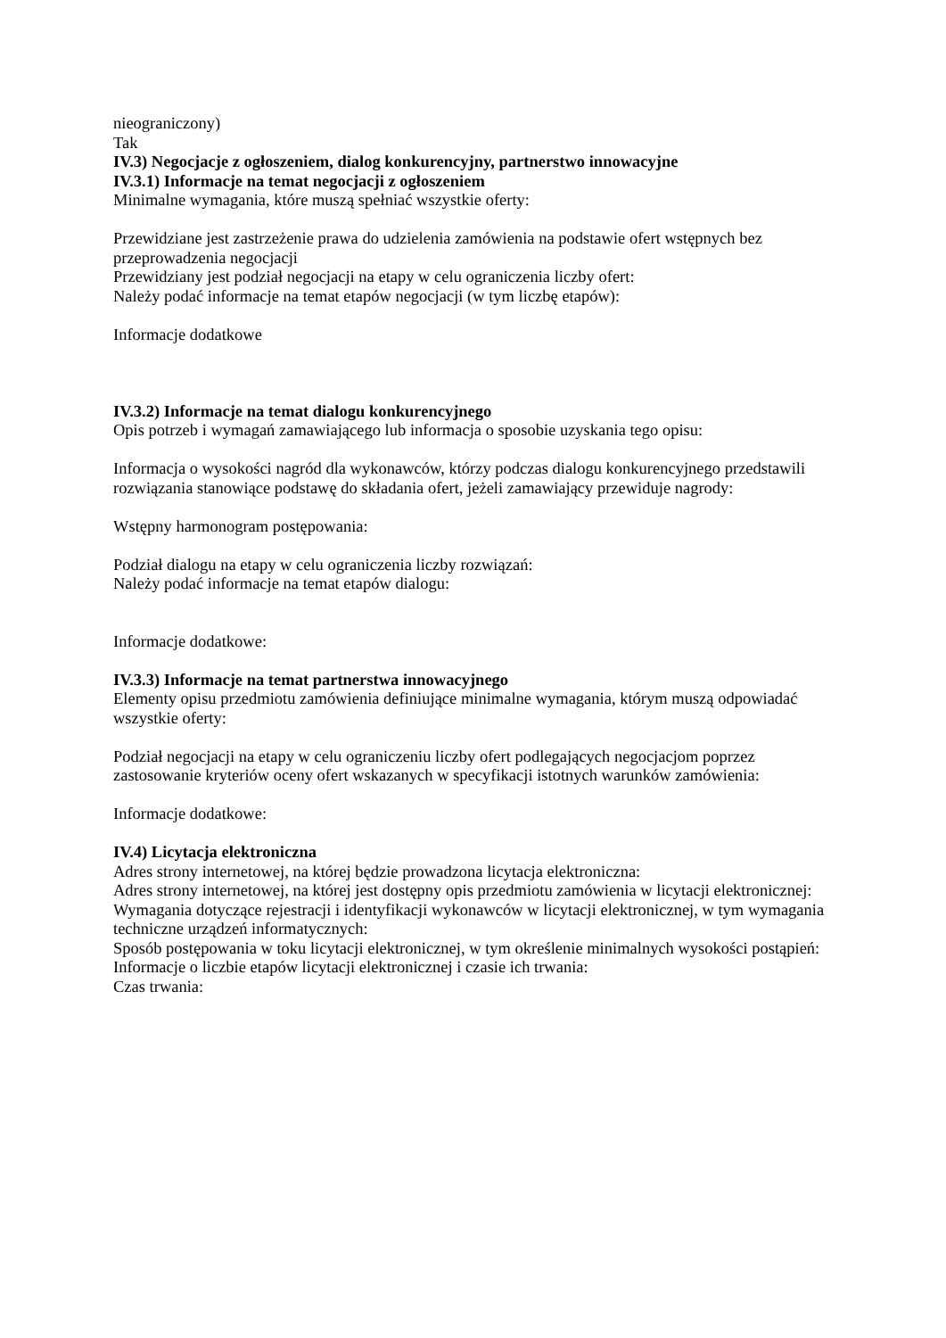nieograniczony)
Tak
IV.3) Negocjacje z ogłoszeniem, dialog konkurencyjny, partnerstwo innowacyjne
IV.3.1) Informacje na temat negocjacji z ogłoszeniem
Minimalne wymagania, które muszą spełniać wszystkie oferty:
Przewidziane jest zastrzeżenie prawa do udzielenia zamówienia na podstawie ofert wstępnych bez przeprowadzenia negocjacji
Przewidziany jest podział negocjacji na etapy w celu ograniczenia liczby ofert:
Należy podać informacje na temat etapów negocjacji (w tym liczbę etapów):
Informacje dodatkowe
IV.3.2) Informacje na temat dialogu konkurencyjnego
Opis potrzeb i wymagań zamawiającego lub informacja o sposobie uzyskania tego opisu:
Informacja o wysokości nagród dla wykonawców, którzy podczas dialogu konkurencyjnego przedstawili rozwiązania stanowiące podstawę do składania ofert, jeżeli zamawiający przewiduje nagrody:
Wstępny harmonogram postępowania:
Podział dialogu na etapy w celu ograniczenia liczby rozwiązań:
Należy podać informacje na temat etapów dialogu:
Informacje dodatkowe:
IV.3.3) Informacje na temat partnerstwa innowacyjnego
Elementy opisu przedmiotu zamówienia definiujące minimalne wymagania, którym muszą odpowiadać wszystkie oferty:
Podział negocjacji na etapy w celu ograniczeniu liczby ofert podlegających negocjacjom poprzez zastosowanie kryteriów oceny ofert wskazanych w specyfikacji istotnych warunków zamówienia:
Informacje dodatkowe:
IV.4) Licytacja elektroniczna
Adres strony internetowej, na której będzie prowadzona licytacja elektroniczna:
Adres strony internetowej, na której jest dostępny opis przedmiotu zamówienia w licytacji elektronicznej:
Wymagania dotyczące rejestracji i identyfikacji wykonawców w licytacji elektronicznej, w tym wymagania techniczne urządzeń informatycznych:
Sposób postępowania w toku licytacji elektronicznej, w tym określenie minimalnych wysokości postąpień:
Informacje o liczbie etapów licytacji elektronicznej i czasie ich trwania:
Czas trwania: